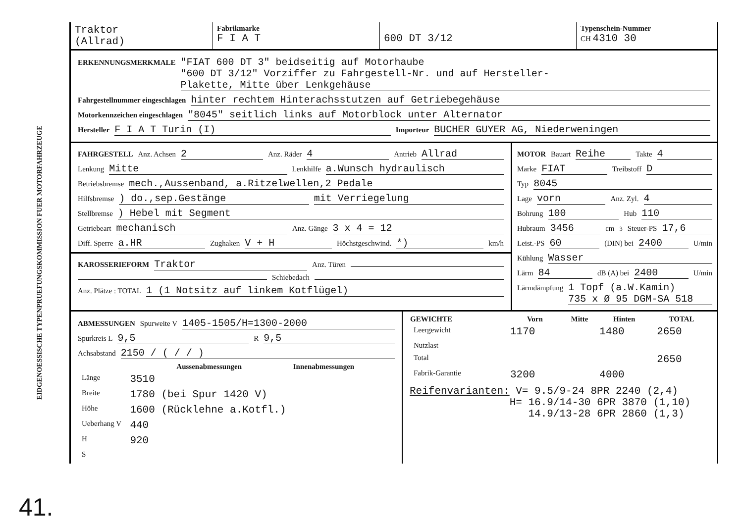EIDGENOESSISCHE TYPENPRUEFUNGSKOMMISSION FUER MOTORFAHRZEUGE
41.
| Traktor (Allrad) | Fabrikmarke F I A T | 600 DT 3/12 | Typenschein-Nummer CH 4310 30 |
ERKENNUNGSMERKMALE "FIAT 600 DT 3" beidseitig auf Motorhaube
"600 DT 3/12" Vorziffer zu Fahrgestell-Nr. und auf Hersteller-
Plakette, Mitte über Lenkgehäuse
Fahrgestellnummer eingeschlagen hinter rechtem Hinterachsstutzen auf Getriebegehäuse
Motorkennzeichen eingeschlagen "8045" seitlich links auf Motorblock unter Alternator
Hersteller F I A T Turin (I) Importeur BUCHER GUYER AG, Niederweningen
FAHRGESTELL Anz. Achsen 2 Anz. Räder 4 Antrieb Allrad
Lenkung Mitte Lenkhilfe a.Wunsch hydraulisch
Betriebsbremse mech.,Aussenband, a.Ritzelwellen,2 Pedale
Hilfsbremse ) do.,sep.Gestänge mit Verriegelung
Stellbremse ) Hebel mit Segment
Getriebeart mechanisch Anz. Gänge 3 x 4 = 12
Diff. Sperre a.HR Zughaken V + H Höchstgeschwind. *) km/h
KAROSSERIEFORM Traktor Anz. Türen
Schiebedach
Anz. Plätze : TOTAL 1 (1 Notsitz auf linkem Kotflügel)
MOTOR Bauart Reihe Takte 4
Marke FIAT Treibstoff D
Typ 8045
Lage vorn Anz. Zyl. 4
Bohrung 100 Hub 110
Hubraum 3456 cm<sup>3</sup> Steuer-PS 17,6
Leist.-PS 60 (DIN) bei 2400 U/min
Kühlung Wasser
Lärm 84 dB (A) bei 2400 U/min
Lärmdämpfung 1 Topf (a.W.Kamin)
735 x Ø 95 DGM-SA 518
ABMESSUNGEN Spurweite V 1405-1505/H=1300-2000
Spurkreis L 9,5 R 9,5
Achsabstand 2150 / ( / / )
| | Aussenabmessungen | Innenabmessungen |
| --- | --- | --- |
| Länge | 3510 | |
| Breite | 1780 (bei Spur 1420 V) | |
| Höhe | 1600 (Rücklehne a.Kotfl.) | |
| Ueberhang V | 440 | |
| H | 920 | |
| S | | |
| GEWICHTE | Vorn | Mitte | Hinten | TOTAL |
| --- | --- | --- | --- | --- |
| Leergewicht | 1170 | | 1480 | 2650 |
| Nutzlast | | | | |
| Total | | | | 2650 |
| Fabrik-Garantie | 3200 | | 4000 | |
Reifenvarianten: V= 9.5/9-24 8PR 2240 (2,4)
H= 16.9/14-30 6PR 3870 (1,10)
14.9/13-28 6PR 2860 (1,3)